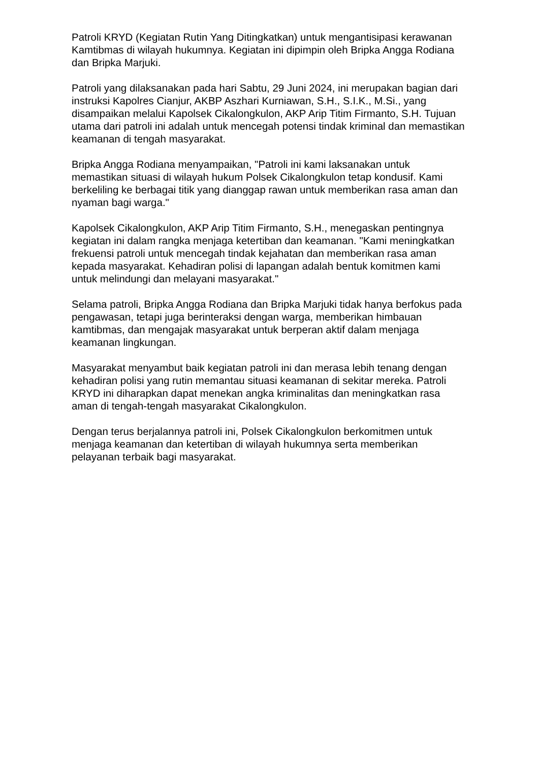Patroli KRYD (Kegiatan Rutin Yang Ditingkatkan) untuk mengantisipasi kerawanan Kamtibmas di wilayah hukumnya. Kegiatan ini dipimpin oleh Bripka Angga Rodiana dan Bripka Marjuki.
Patroli yang dilaksanakan pada hari Sabtu, 29 Juni 2024, ini merupakan bagian dari instruksi Kapolres Cianjur, AKBP Aszhari Kurniawan, S.H., S.I.K., M.Si., yang disampaikan melalui Kapolsek Cikalongkulon, AKP Arip Titim Firmanto, S.H. Tujuan utama dari patroli ini adalah untuk mencegah potensi tindak kriminal dan memastikan keamanan di tengah masyarakat.
Bripka Angga Rodiana menyampaikan, "Patroli ini kami laksanakan untuk memastikan situasi di wilayah hukum Polsek Cikalongkulon tetap kondusif. Kami berkeliling ke berbagai titik yang dianggap rawan untuk memberikan rasa aman dan nyaman bagi warga."
Kapolsek Cikalongkulon, AKP Arip Titim Firmanto, S.H., menegaskan pentingnya kegiatan ini dalam rangka menjaga ketertiban dan keamanan. "Kami meningkatkan frekuensi patroli untuk mencegah tindak kejahatan dan memberikan rasa aman kepada masyarakat. Kehadiran polisi di lapangan adalah bentuk komitmen kami untuk melindungi dan melayani masyarakat."
Selama patroli, Bripka Angga Rodiana dan Bripka Marjuki tidak hanya berfokus pada pengawasan, tetapi juga berinteraksi dengan warga, memberikan himbauan kamtibmas, dan mengajak masyarakat untuk berperan aktif dalam menjaga keamanan lingkungan.
Masyarakat menyambut baik kegiatan patroli ini dan merasa lebih tenang dengan kehadiran polisi yang rutin memantau situasi keamanan di sekitar mereka. Patroli KRYD ini diharapkan dapat menekan angka kriminalitas dan meningkatkan rasa aman di tengah-tengah masyarakat Cikalongkulon.
Dengan terus berjalannya patroli ini, Polsek Cikalongkulon berkomitmen untuk menjaga keamanan dan ketertiban di wilayah hukumnya serta memberikan pelayanan terbaik bagi masyarakat.